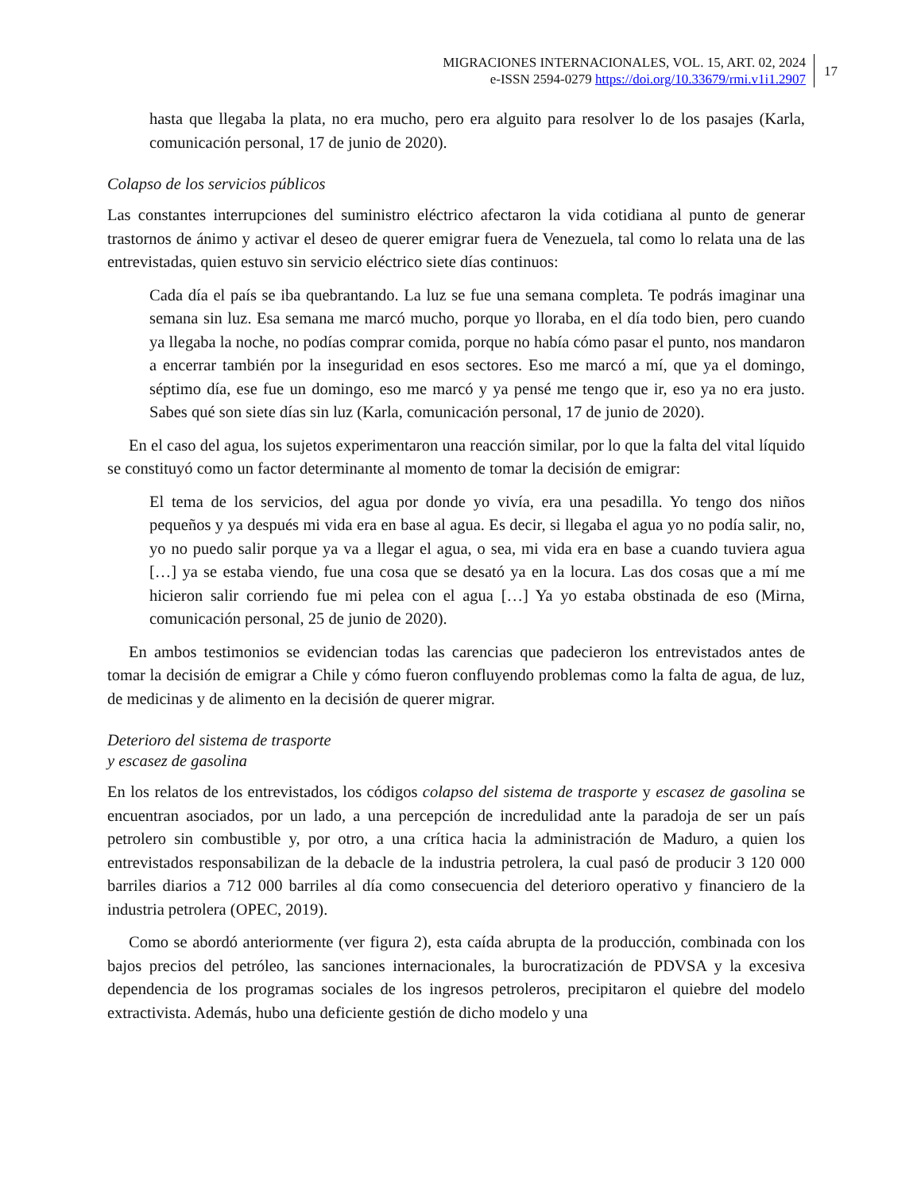MIGRACIONES INTERNACIONALES, VOL. 15, ART. 02, 2024
e-ISSN 2594-0279 https://doi.org/10.33679/rmi.v1i1.2907
17
hasta que llegaba la plata, no era mucho, pero era alguito para resolver lo de los pasajes (Karla, comunicación personal, 17 de junio de 2020).
Colapso de los servicios públicos
Las constantes interrupciones del suministro eléctrico afectaron la vida cotidiana al punto de generar trastornos de ánimo y activar el deseo de querer emigrar fuera de Venezuela, tal como lo relata una de las entrevistadas, quien estuvo sin servicio eléctrico siete días continuos:
Cada día el país se iba quebrantando. La luz se fue una semana completa. Te podrás imaginar una semana sin luz. Esa semana me marcó mucho, porque yo lloraba, en el día todo bien, pero cuando ya llegaba la noche, no podías comprar comida, porque no había cómo pasar el punto, nos mandaron a encerrar también por la inseguridad en esos sectores. Eso me marcó a mí, que ya el domingo, séptimo día, ese fue un domingo, eso me marcó y ya pensé me tengo que ir, eso ya no era justo. Sabes qué son siete días sin luz (Karla, comunicación personal, 17 de junio de 2020).
En el caso del agua, los sujetos experimentaron una reacción similar, por lo que la falta del vital líquido se constituyó como un factor determinante al momento de tomar la decisión de emigrar:
El tema de los servicios, del agua por donde yo vivía, era una pesadilla. Yo tengo dos niños pequeños y ya después mi vida era en base al agua. Es decir, si llegaba el agua yo no podía salir, no, yo no puedo salir porque ya va a llegar el agua, o sea, mi vida era en base a cuando tuviera agua […] ya se estaba viendo, fue una cosa que se desató ya en la locura. Las dos cosas que a mí me hicieron salir corriendo fue mi pelea con el agua […] Ya yo estaba obstinada de eso (Mirna, comunicación personal, 25 de junio de 2020).
En ambos testimonios se evidencian todas las carencias que padecieron los entrevistados antes de tomar la decisión de emigrar a Chile y cómo fueron confluyendo problemas como la falta de agua, de luz, de medicinas y de alimento en la decisión de querer migrar.
Deterioro del sistema de trasporte
y escasez de gasolina
En los relatos de los entrevistados, los códigos colapso del sistema de trasporte y escasez de gasolina se encuentran asociados, por un lado, a una percepción de incredulidad ante la paradoja de ser un país petrolero sin combustible y, por otro, a una crítica hacia la administración de Maduro, a quien los entrevistados responsabilizan de la debacle de la industria petrolera, la cual pasó de producir 3 120 000 barriles diarios a 712 000 barriles al día como consecuencia del deterioro operativo y financiero de la industria petrolera (OPEC, 2019).
Como se abordó anteriormente (ver figura 2), esta caída abrupta de la producción, combinada con los bajos precios del petróleo, las sanciones internacionales, la burocratización de PDVSA y la excesiva dependencia de los programas sociales de los ingresos petroleros, precipitaron el quiebre del modelo extractivista. Además, hubo una deficiente gestión de dicho modelo y una